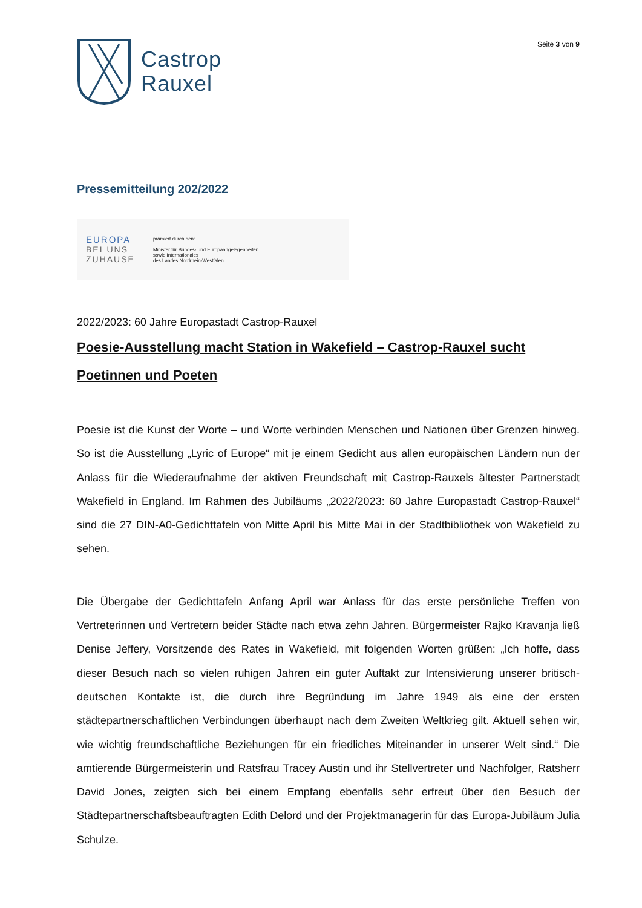Castrop
Rauxel
Seite 3 von 9
Pressemitteilung 202/2022
EUROPA
BEI UNS
ZUHAUSE
prämiert durch den:
Minister für Bundes- und Europaangelegenheiten
sowie Internationales
des Landes Nordrhein-Westfalen
2022/2023: 60 Jahre Europastadt Castrop-Rauxel
Poesie-Ausstellung macht Station in Wakefield – Castrop-Rauxel sucht Poetinnen und Poeten
Poesie ist die Kunst der Worte – und Worte verbinden Menschen und Nationen über Grenzen hinweg. So ist die Ausstellung „Lyric of Europe“ mit je einem Gedicht aus allen europäischen Ländern nun der Anlass für die Wiederaufnahme der aktiven Freundschaft mit Castrop-Rauxels ältester Partnerstadt Wakefield in England. Im Rahmen des Jubiläums „2022/2023: 60 Jahre Europastadt Castrop-Rauxel“ sind die 27 DIN-A0-Gedichttafeln von Mitte April bis Mitte Mai in der Stadtbibliothek von Wakefield zu sehen.
Die Übergabe der Gedichttafeln Anfang April war Anlass für das erste persönliche Treffen von Vertreterinnen und Vertretern beider Städte nach etwa zehn Jahren. Bürgermeister Rajko Kravanja ließ Denise Jeffery, Vorsitzende des Rates in Wakefield, mit folgenden Worten grüßen: „Ich hoffe, dass dieser Besuch nach so vielen ruhigen Jahren ein guter Auftakt zur Intensivierung unserer britisch-deutschen Kontakte ist, die durch ihre Begründung im Jahre 1949 als eine der ersten städtepartnerschaftlichen Verbindungen überhaupt nach dem Zweiten Weltkrieg gilt. Aktuell sehen wir, wie wichtig freundschaftliche Beziehungen für ein friedliches Miteinander in unserer Welt sind.“ Die amtierende Bürgermeisterin und Ratsfrau Tracey Austin und ihr Stellvertreter und Nachfolger, Ratsherr David Jones, zeigten sich bei einem Empfang ebenfalls sehr erfreut über den Besuch der Städtepartnerschaftsbeauftragten Edith Delord und der Projektmanagerin für das Europa-Jubiläum Julia Schulze.